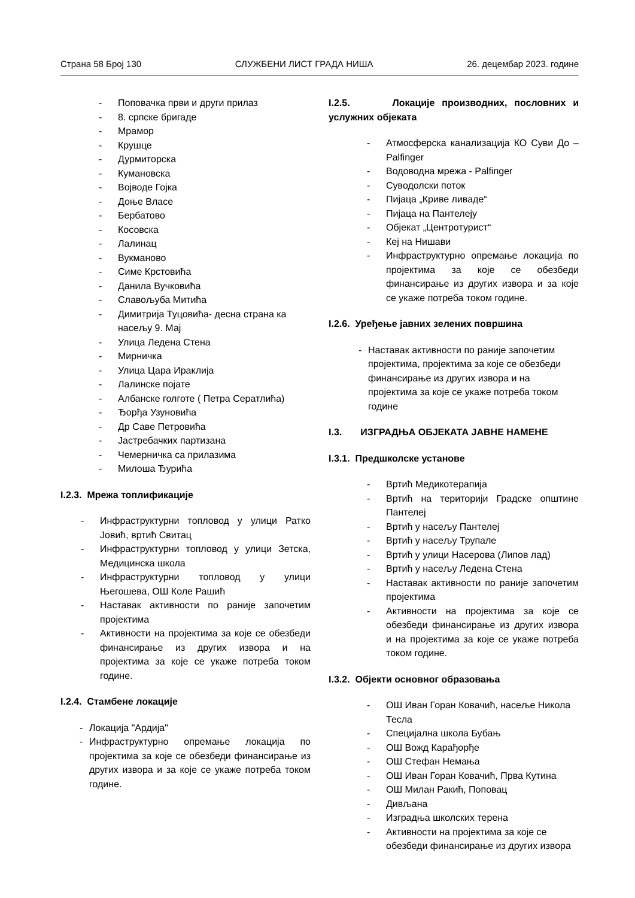Страна 58 Број 130 СЛУЖБЕНИ ЛИСТ ГРАДА НИША 26. децембар 2023. године
- Поповачка први и други прилаз
- 8. српске бригаде
- Мрамор
- Крушце
- Дурмиторска
- Кумановска
- Војводе Гојка
- Доње Власе
- Бербатово
- Косовска
- Лалинац
- Вукманово
- Симе Крстовића
- Данила Вучковића
- Славољуба Митића
- Димитрија Туцовића- десна страна ка насељу 9. Мај
- Улица Ледена Стена
- Мирничка
- Улица Цара Ираклија
- Лалинске појате
- Албанске голготе ( Петра Сератлића)
- Ђорђа Узуновића
- Др Саве Петровића
- Јастребачких партизана
- Чемерничка са прилазима
- Милоша Ђурића
I.2.3. Мрежа топлификације
- Инфраструктурни топловод у улици Ратко Јовић, вртић Свитац
- Инфраструктурни топловод у улици Зетска, Медицинска школа
- Инфраструктурни топловод у улици Његошева, ОШ Коле Рашић
- Наставак активности по раније започетим пројектима
- Активности на пројектима за које се обезбеди финансирање из других извора и на пројектима за које се укаже потреба током године.
I.2.4. Стамбене локације
- Локација "Ардија"
- Инфраструктурно опремање локација по пројектима за које се обезбеди финансирање из других извора и за које се укаже потреба током године.
I.2.5. Локације производних, пословних и услужних објеката
- Атмосферска канализација КО Суви До – Palfinger
- Водоводна мрежа - Palfinger
- Суводолски поток
- Пијаца „Криве ливаде“
- Пијаца на Пантелеју
- Објекат „Центротурист“
- Кеј на Нишави
- Инфраструктурно опремање локација по пројектима за које се обезбеди финансирање из других извора и за које се укаже потреба током године.
I.2.6. Уређење јавних зелених површина
- Наставак активности по раније започетим пројектима, пројектима за које се обезбеди финансирање из других извора и на пројектима за које се укаже потреба током године
I.3. ИЗГРАДЊА ОБЈЕКАТА ЈАВНЕ НАМЕНЕ
I.3.1. Предшколске установе
- Вртић Медикотерапија
- Вртић на територији Градске општине Пантелеј
- Вртић у насељу Пантелеј
- Вртић у насељу Трупале
- Вртић у улици Насерова (Липов лад)
- Вртић у насељу Ледена Стена
- Наставак активности по раније започетим пројектима
- Активности на пројектима за које се обезбеди финансирање из других извора и на пројектима за које се укаже потреба током године.
I.3.2. Објекти основног образовања
- ОШ Иван Горан Ковачић, насеље Никола Тесла
- Специјална школа Бубањ
- ОШ Вожд Карађорђе
- ОШ Стефан Немања
- ОШ Иван Горан Ковачић, Прва Кутина
- ОШ Милан Ракић, Поповац
- Дивљана
- Изградња школских терена
- Активности на пројектима за које се обезбеди финансирање из других извора